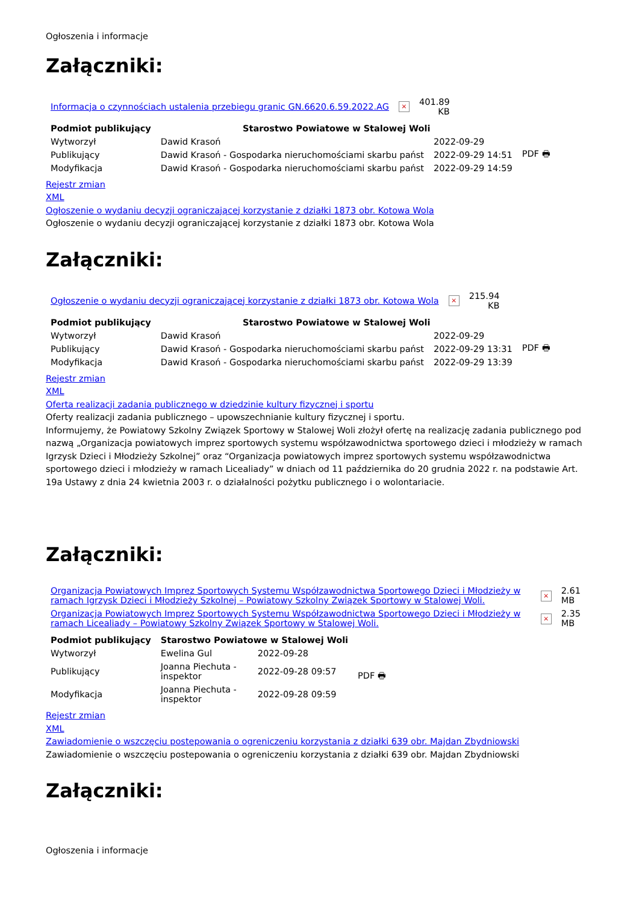Ogłoszenia i informacje
Załączniki:
| Informacja o czynnościach ustalenia przebiegu granic GN.6620.6.59.2022.AG | × | 401.89 KB |
| Podmiot publikujący | Starostwo Powiatowe w Stalowej Woli | | |
| Wytworzył | Dawid Krasoń | 2022-09-29 | PDF 🖶 |
| Publikujący | Dawid Krasoń - Gospodarka nieruchomościami skarbu państ | 2022-09-29 14:51 | |
| Modyfikacja | Dawid Krasoń - Gospodarka nieruchomościami skarbu państ | 2022-09-29 14:59 | |
Rejestr zmian
XML
Ogłoszenie o wydaniu decyzji ograniczającej korzystanie z działki 1873 obr. Kotowa Wola
Ogłoszenie o wydaniu decyzji ograniczającej korzystanie z działki 1873 obr. Kotowa Wola
Załączniki:
| Ogłoszenie o wydaniu decyzji ograniczającej korzystanie z działki 1873 obr. Kotowa Wola | × | 215.94 KB |
| Podmiot publikujący | Starostwo Powiatowe w Stalowej Woli | | |
| Wytworzył | Dawid Krasoń | 2022-09-29 | PDF 🖶 |
| Publikujący | Dawid Krasoń - Gospodarka nieruchomościami skarbu państ | 2022-09-29 13:31 | |
| Modyfikacja | Dawid Krasoń - Gospodarka nieruchomościami skarbu państ | 2022-09-29 13:39 | |
Rejestr zmian
XML
Oferta realizacji zadania publicznego w dziedzinie kultury fizycznej i sportu
Oferty realizacji zadania publicznego – upowszechnianie kultury fizycznej i sportu.
Informujemy, że Powiatowy Szkolny Związek Sportowy w Stalowej Woli złożył ofertę na realizację zadania publicznego pod nazwą „Organizacja powiatowych imprez sportowych systemu współzawodnictwa sportowego dzieci i młodzieży w ramach Igrzysk Dzieci i Młodzieży Szkolnej” oraz “Organizacja powiatowych imprez sportowych systemu współzawodnictwa sportowego dzieci i młodzieży w ramach Licealiady” w dniach od 11 października do 20 grudnia 2022 r. na podstawie Art. 19a Ustawy z dnia 24 kwietnia 2003 r. o działalności pożytku publicznego i o wolontariacie.
Załączniki:
| Organizacja Powiatowych Imprez Sportowych Systemu Współzawodnictwa Sportowego Dzieci i Młodzieży w ramach Igrzysk Dzieci i Młodzieży Szkolnej – Powiatowy Szkolny Związek Sportowy w Stalowej Woli. | × | 2.61 MB |
| Organizacja Powiatowych Imprez Sportowych Systemu Współzawodnictwa Sportowego Dzieci i Młodzieży w ramach Licealiady – Powiatowy Szkolny Związek Sportowy w Stalowej Woli. | × | 2.35 MB |
| Podmiot publikujący | Starostwo Powiatowe w Stalowej Woli | | |
| Wytworzył | Ewelina Gul | 2022-09-28 | PDF 🖶 |
| Publikujący | Joanna Piechuta - inspektor | 2022-09-28 09:57 | |
| Modyfikacja | Joanna Piechuta - inspektor | 2022-09-28 09:59 | |
Rejestr zmian
XML
Zawiadomienie o wszczęciu postepowania o ogreniczeniu korzystania z działki 639 obr. Majdan Zbydniowski
Zawiadomienie o wszczęciu postepowania o ogreniczeniu korzystania z działki 639 obr. Majdan Zbydniowski
Załączniki:
Ogłoszenia i informacje